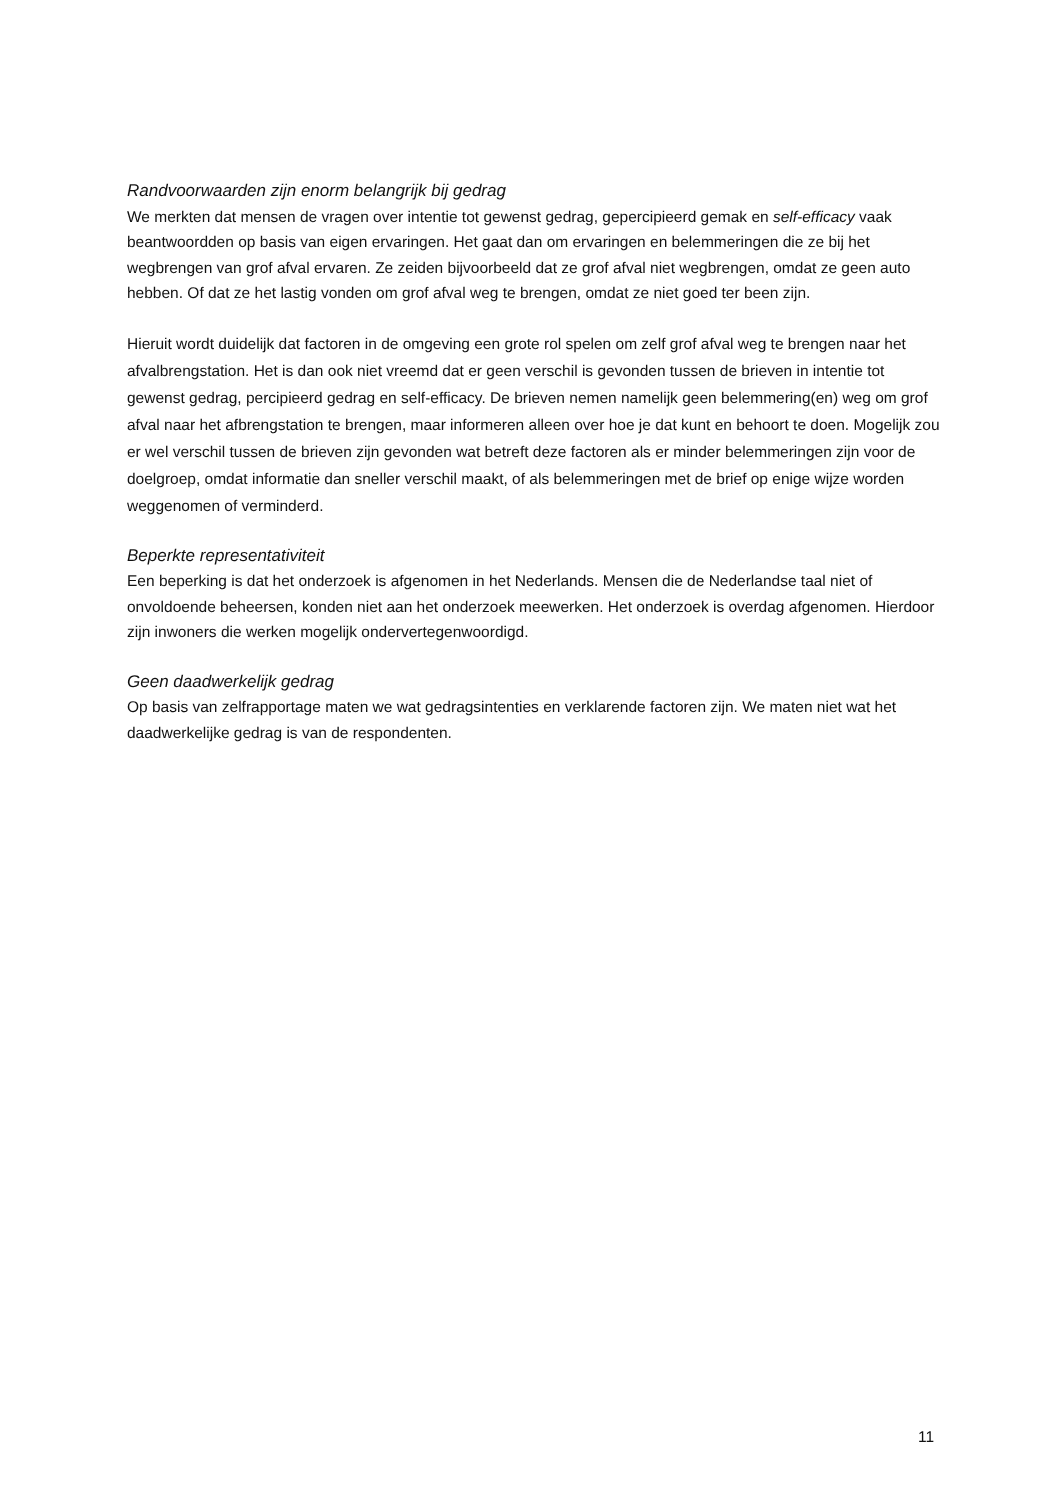Randvoorwaarden zijn enorm belangrijk bij gedrag
We merkten dat mensen de vragen over intentie tot gewenst gedrag, gepercipieerd gemak en self-efficacy vaak beantwoordden op basis van eigen ervaringen. Het gaat dan om ervaringen en belemmeringen die ze bij het wegbrengen van grof afval ervaren. Ze zeiden bijvoorbeeld dat ze grof afval niet wegbrengen, omdat ze geen auto hebben. Of dat ze het lastig vonden om grof afval weg te brengen, omdat ze niet goed ter been zijn.
Hieruit wordt duidelijk dat factoren in de omgeving een grote rol spelen om zelf grof afval weg te brengen naar het afvalbrengstation. Het is dan ook niet vreemd dat er geen verschil is gevonden tussen de brieven in intentie tot gewenst gedrag, percipieerd gedrag en self-efficacy. De brieven nemen namelijk geen belemmering(en) weg om grof afval naar het afbrengstation te brengen, maar informeren alleen over hoe je dat kunt en behoort te doen. Mogelijk zou er wel verschil tussen de brieven zijn gevonden wat betreft deze factoren als er minder belemmeringen zijn voor de doelgroep, omdat informatie dan sneller verschil maakt, of als belemmeringen met de brief op enige wijze worden weggenomen of verminderd.
Beperkte representativiteit
Een beperking is dat het onderzoek is afgenomen in het Nederlands. Mensen die de Nederlandse taal niet of onvoldoende beheersen, konden niet aan het onderzoek meewerken. Het onderzoek is overdag afgenomen. Hierdoor zijn inwoners die werken mogelijk ondervertegenwoordigd.
Geen daadwerkelijk gedrag
Op basis van zelfrapportage maten we wat gedragsintenties en verklarende factoren zijn. We maten niet wat het daadwerkelijke gedrag is van de respondenten.
11